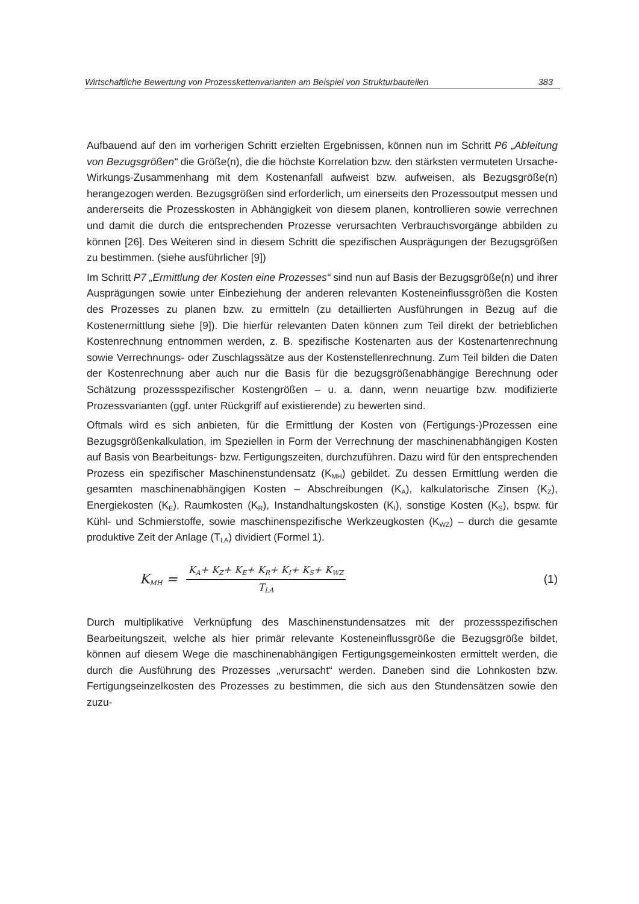Wirtschaftliche Bewertung von Prozesskettenvarianten am Beispiel von Strukturbauteilen 383
Aufbauend auf den im vorherigen Schritt erzielten Ergebnissen, können nun im Schritt P6 „Ableitung von Bezugsgrößen“ die Größe(n), die die höchste Korrelation bzw. den stärksten vermuteten Ursache-Wirkungs-Zusammenhang mit dem Kostenanfall aufweist bzw. aufweisen, als Bezugsgröße(n) herangezogen werden. Bezugsgrößen sind erforderlich, um einerseits den Prozessoutput messen und andererseits die Prozesskosten in Abhängigkeit von diesem planen, kontrollieren sowie verrechnen und damit die durch die entsprechenden Prozesse verursachten Verbrauchsvorgänge abbilden zu können [26]. Des Weiteren sind in diesem Schritt die spezifischen Ausprägungen der Bezugsgrößen zu bestimmen. (siehe ausführlicher [9])
Im Schritt P7 „Ermittlung der Kosten eine Prozesses“ sind nun auf Basis der Bezugsgröße(n) und ihrer Ausprägungen sowie unter Einbeziehung der anderen relevanten Kosteneinflussgrößen die Kosten des Prozesses zu planen bzw. zu ermitteln (zu detaillierten Ausführungen in Bezug auf die Kostenermittlung siehe [9]). Die hierfür relevanten Daten können zum Teil direkt der betrieblichen Kostenrechnung entnommen werden, z. B. spezifische Kostenarten aus der Kostenartenrechnung sowie Verrechnungs- oder Zuschlagssätze aus der Kostenstellenrechnung. Zum Teil bilden die Daten der Kostenrechnung aber auch nur die Basis für die bezugsgrößenabhängige Berechnung oder Schätzung prozessspezifischer Kostengrößen – u. a. dann, wenn neuartige bzw. modifizierte Prozessvarianten (ggf. unter Rückgriff auf existierende) zu bewerten sind.
Oftmals wird es sich anbieten, für die Ermittlung der Kosten von (Fertigungs-)Prozessen eine Bezugsgrößenkalkulation, im Speziellen in Form der Verrechnung der maschinenabhängigen Kosten auf Basis von Bearbeitungs- bzw. Fertigungszeiten, durchzuführen. Dazu wird für den entsprechenden Prozess ein spezifischer Maschinenstundensatz (K<sub>MH</sub>) gebildet. Zu dessen Ermittlung werden die gesamten maschinenabhängigen Kosten – Abschreibungen (K<sub>A</sub>), kalkulatorische Zinsen (K<sub>Z</sub>), Energiekosten (K<sub>E</sub>), Raumkosten (K<sub>R</sub>), Instandhaltungskosten (K<sub>I</sub>), sonstige Kosten (K<sub>S</sub>), bspw. für Kühl- und Schmierstoffe, sowie maschinenspezifische Werkzeugkosten (K<sub>WZ</sub>) – durch die gesamte produktive Zeit der Anlage (T<sub>LA</sub>) dividiert (Formel 1).
K<sub>MH</sub> = K<sub>A</sub>+ K<sub>Z</sub>+ K<sub>E</sub>+ K<sub>R</sub>+ K<sub>I</sub>+ K<sub>S</sub>+ K<sub>WZ</sub> T<sub>LA</sub> (1)
Durch multiplikative Verknüpfung des Maschinenstundensatzes mit der prozessspezifischen Bearbeitungszeit, welche als hier primär relevante Kosteneinflussgröße die Bezugsgröße bildet, können auf diesem Wege die maschinenabhängigen Fertigungsgemeinkosten ermittelt werden, die durch die Ausführung des Prozesses „verursacht“ werden. Daneben sind die Lohnkosten bzw. Fertigungseinzelkosten des Prozesses zu bestimmen, die sich aus den Stundensätzen sowie den zuzu-